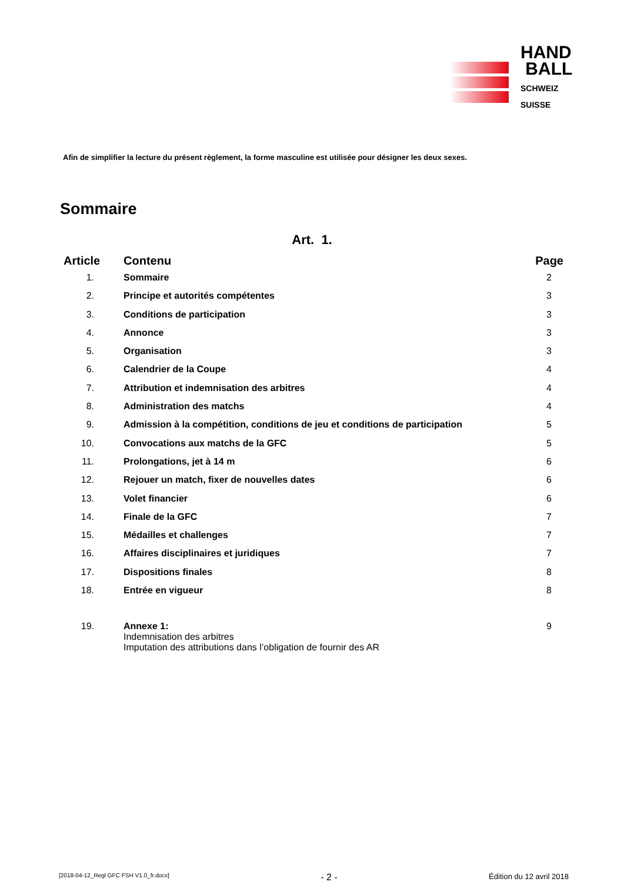HAND
BALL
SCHWEIZ
SUISSE
Afin de simplifier la lecture du présent règlement, la forme masculine est utilisée pour désigner les deux sexes.
Sommaire
Art. 1.
| Article | Contenu | Page |
| --- | --- | --- |
| 1. | Sommaire | 2 |
| 2. | Principe et autorités compétentes | 3 |
| 3. | Conditions de participation | 3 |
| 4. | Annonce | 3 |
| 5. | Organisation | 3 |
| 6. | Calendrier de la Coupe | 4 |
| 7. | Attribution et indemnisation des arbitres | 4 |
| 8. | Administration des matchs | 4 |
| 9. | Admission à la compétition, conditions de jeu et conditions de participation | 5 |
| 10. | Convocations aux matchs de la GFC | 5 |
| 11. | Prolongations, jet à 14 m | 6 |
| 12. | Rejouer un match, fixer de nouvelles dates | 6 |
| 13. | Volet financier | 6 |
| 14. | Finale de la GFC | 7 |
| 15. | Médailles et challenges | 7 |
| 16. | Affaires disciplinaires et juridiques | 7 |
| 17. | Dispositions finales | 8 |
| 18. | Entrée en vigueur | 8 |
| 19. | Annexe 1: Indemnisation des arbitres Imputation des attributions dans l’obligation de fournir des AR | 9 |
[2018-04-12_Regl GFC FSH V1.0_fr.docx] - 2 - Édition du 12 avril 2018